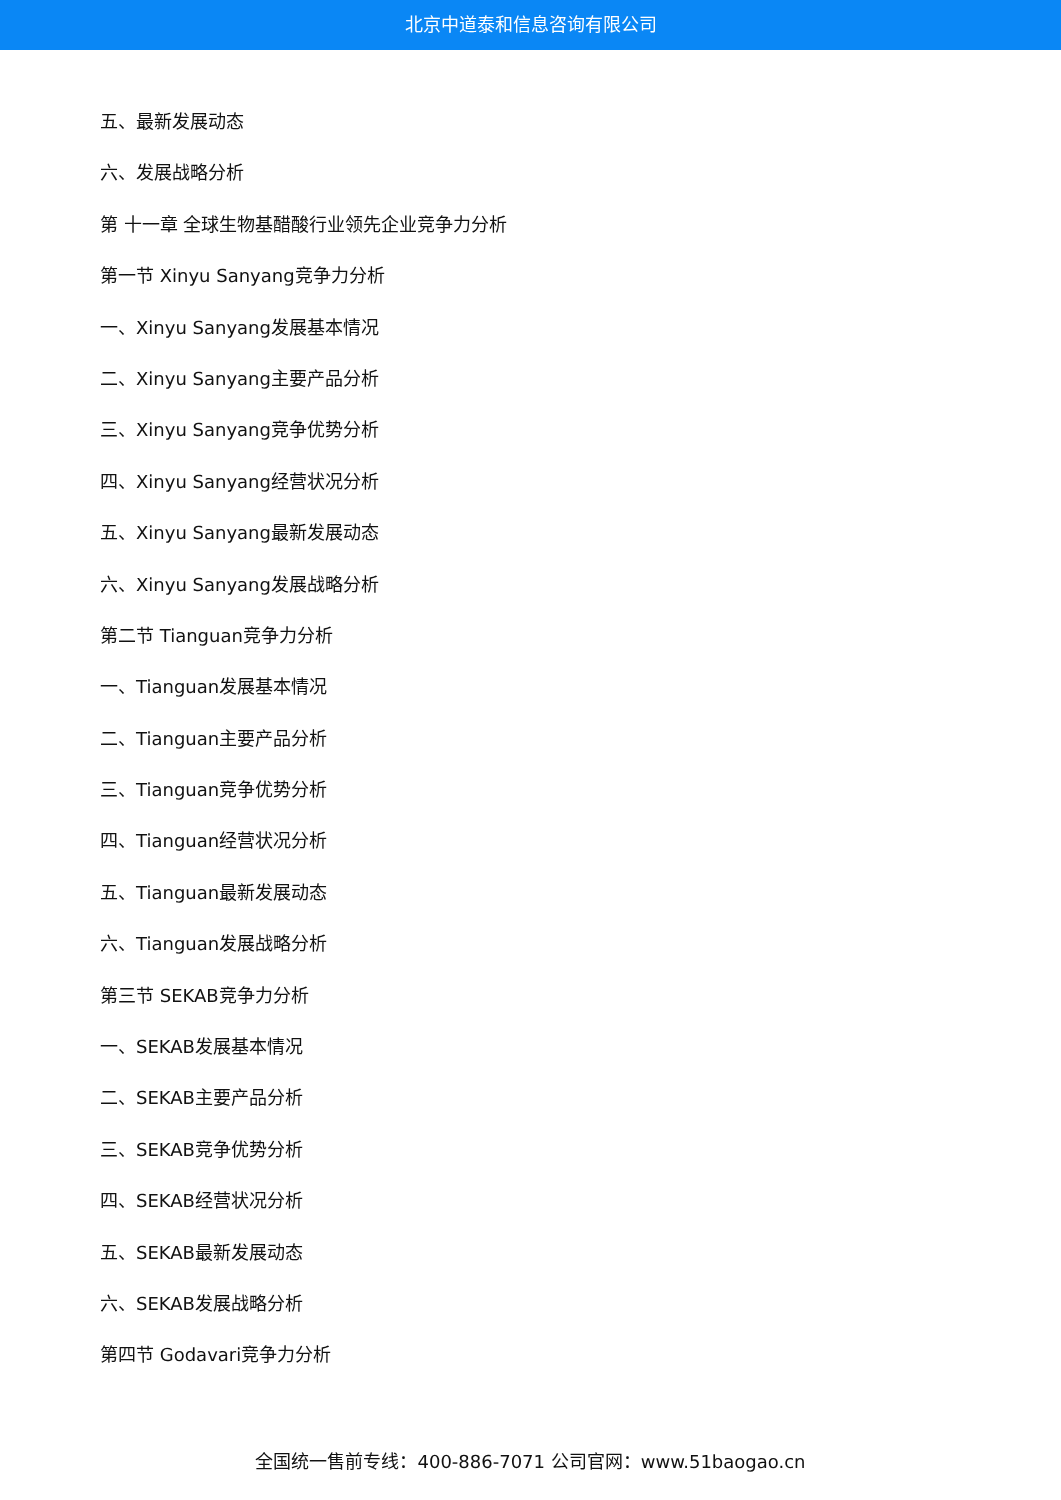北京中道泰和信息咨询有限公司
五、最新发展动态
六、发展战略分析
第 十一章 全球生物基醋酸行业领先企业竞争力分析
第一节 Xinyu Sanyang竞争力分析
一、Xinyu Sanyang发展基本情况
二、Xinyu Sanyang主要产品分析
三、Xinyu Sanyang竞争优势分析
四、Xinyu Sanyang经营状况分析
五、Xinyu Sanyang最新发展动态
六、Xinyu Sanyang发展战略分析
第二节 Tianguan竞争力分析
一、Tianguan发展基本情况
二、Tianguan主要产品分析
三、Tianguan竞争优势分析
四、Tianguan经营状况分析
五、Tianguan最新发展动态
六、Tianguan发展战略分析
第三节 SEKAB竞争力分析
一、SEKAB发展基本情况
二、SEKAB主要产品分析
三、SEKAB竞争优势分析
四、SEKAB经营状况分析
五、SEKAB最新发展动态
六、SEKAB发展战略分析
第四节 Godavari竞争力分析
全国统一售前专线：400-886-7071 公司官网：www.51baogao.cn